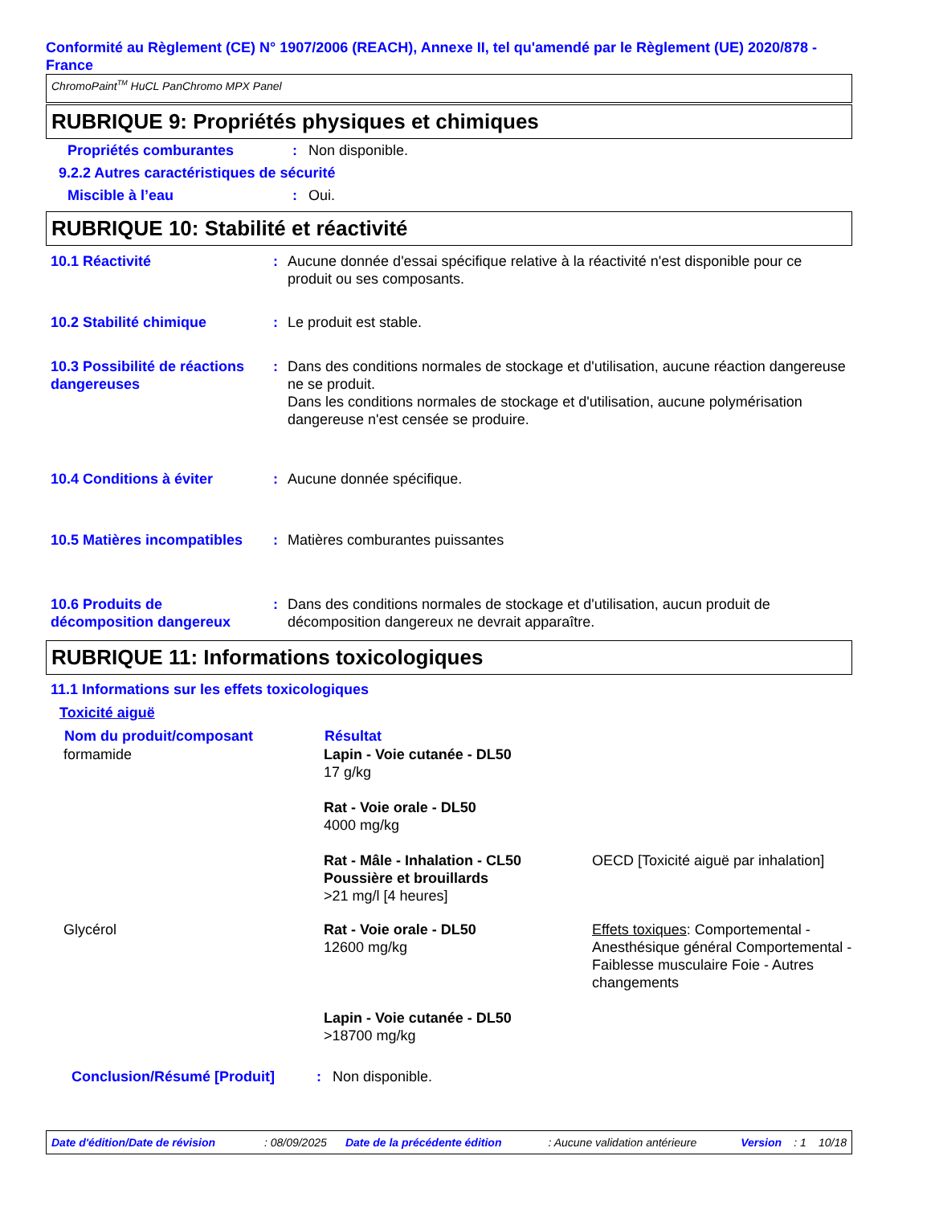Conformité au Règlement (CE) N° 1907/2006 (REACH), Annexe II, tel qu'amendé par le Règlement (UE) 2020/878 - France
ChromoPaint<sup>TM</sup> HuCL PanChromo MPX Panel
RUBRIQUE 9: Propriétés physiques et chimiques
| Propriétés comburantes | : | Non disponible. |
| 9.2.2 Autres caractéristiques de sécurité | | |
| Miscible à l’eau | : | Oui. |
RUBRIQUE 10: Stabilité et réactivité
| 10.1 Réactivité | : | Aucune donnée d'essai spécifique relative à la réactivité n'est disponible pour ce produit ou ses composants. |
| 10.2 Stabilité chimique | : | Le produit est stable. |
| 10.3 Possibilité de réactions dangereuses | : | Dans des conditions normales de stockage et d'utilisation, aucune réaction dangereuse ne se produit. Dans les conditions normales de stockage et d'utilisation, aucune polymérisation dangereuse n'est censée se produire. |
| 10.4 Conditions à éviter | : | Aucune donnée spécifique. |
| 10.5 Matières incompatibles | : | Matières comburantes puissantes |
| 10.6 Produits de décomposition dangereux | : | Dans des conditions normales de stockage et d'utilisation, aucun produit de décomposition dangereux ne devrait apparaître. |
RUBRIQUE 11: Informations toxicologiques
11.1 Informations sur les effets toxicologiques
Toxicité aiguë
| Nom du produit/composant | Résultat | |
| --- | --- | --- |
| formamide | Lapin - Voie cutanée - DL50 17 g/kg Rat - Voie orale - DL50 4000 mg/kg Rat - Mâle - Inhalation - CL50 Poussière et brouillards >21 mg/l [4 heures] | OECD [Toxicité aiguë par inhalation] |
| Glycérol | Rat - Voie orale - DL50 12600 mg/kg Lapin - Voie cutanée - DL50 >18700 mg/kg | Effets toxiques : Comportemental - Anesthésique général Comportemental - Faiblesse musculaire Foie - Autres changements |
| Conclusion/Résumé [Produit] | : | Non disponible. |
| Date d'édition/Date de révision | : 08/09/2025 | Date de la précédente édition | : Aucune validation antérieure | Version | : 1 | 10/18 |